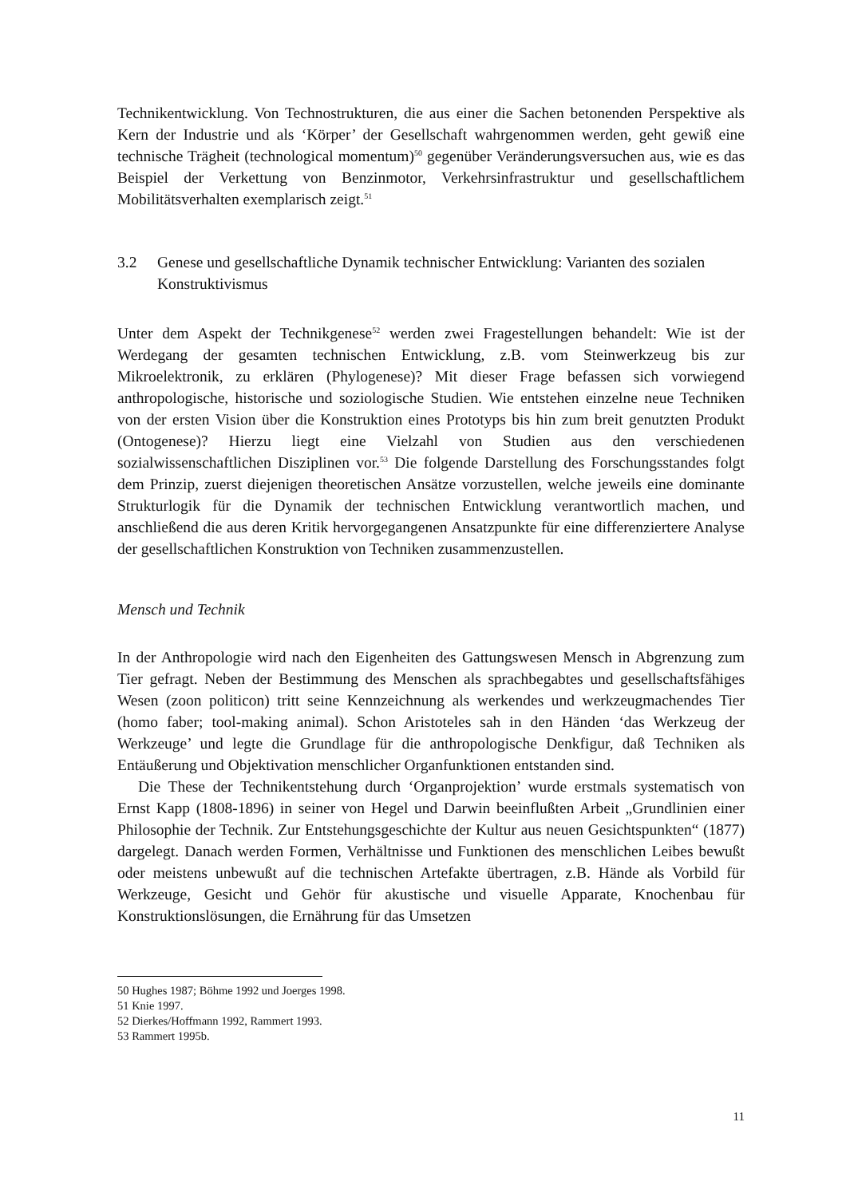Technikentwicklung. Von Technostrukturen, die aus einer die Sachen betonenden Perspektive als Kern der Industrie und als ‘Körper’ der Gesellschaft wahrgenommen werden, geht gewiß eine technische Trägheit (technological momentum)<sup>50</sup> gegenüber Veränderungsversuchen aus, wie es das Beispiel der Verkettung von Benzinmotor, Verkehrsinfrastruktur und gesellschaftlichem Mobilitätsverhalten exemplarisch zeigt.<sup>51</sup>
3.2 Genese und gesellschaftliche Dynamik technischer Entwicklung: Varianten des sozialen Konstruktivismus
Unter dem Aspekt der Technikgenese<sup>52</sup> werden zwei Fragestellungen behandelt: Wie ist der Werdegang der gesamten technischen Entwicklung, z.B. vom Steinwerkzeug bis zur Mikroelektronik, zu erklären (Phylogenese)? Mit dieser Frage befassen sich vorwiegend anthropologische, historische und soziologische Studien. Wie entstehen einzelne neue Techniken von der ersten Vision über die Konstruktion eines Prototyps bis hin zum breit genutzten Produkt (Ontogenese)? Hierzu liegt eine Vielzahl von Studien aus den verschiedenen sozialwissenschaftlichen Disziplinen vor.<sup>53</sup> Die folgende Darstellung des Forschungsstandes folgt dem Prinzip, zuerst diejenigen theoretischen Ansätze vorzustellen, welche jeweils eine dominante Strukturlogik für die Dynamik der technischen Entwicklung verantwortlich machen, und anschließend die aus deren Kritik hervorgegangenen Ansatzpunkte für eine differenziertere Analyse der gesellschaftlichen Konstruktion von Techniken zusammenzustellen.
Mensch und Technik
In der Anthropologie wird nach den Eigenheiten des Gattungswesen Mensch in Abgrenzung zum Tier gefragt. Neben der Bestimmung des Menschen als sprachbegabtes und gesellschaftsfähiges Wesen (zoon politicon) tritt seine Kennzeichnung als werkendes und werkzeugmachendes Tier (homo faber; tool-making animal). Schon Aristoteles sah in den Händen ‘das Werkzeug der Werkzeuge’ und legte die Grundlage für die anthropologische Denkfigur, daß Techniken als Entäußerung und Objektivation menschlicher Organfunktionen entstanden sind.
Die These der Technikentstehung durch ‘Organprojektion’ wurde erstmals systematisch von Ernst Kapp (1808-1896) in seiner von Hegel und Darwin beeinflußten Arbeit „Grundlinien einer Philosophie der Technik. Zur Entstehungsgeschichte der Kultur aus neuen Gesichtspunkten“ (1877) dargelegt. Danach werden Formen, Verhältnisse und Funktionen des menschlichen Leibes bewußt oder meistens unbewußt auf die technischen Artefakte übertragen, z.B. Hände als Vorbild für Werkzeuge, Gesicht und Gehör für akustische und visuelle Apparate, Knochenbau für Konstruktionslösungen, die Ernährung für das Umsetzen
50 Hughes 1987; Böhme 1992 und Joerges 1998.
51 Knie 1997.
52 Dierkes/Hoffmann 1992, Rammert 1993.
53 Rammert 1995b.
11